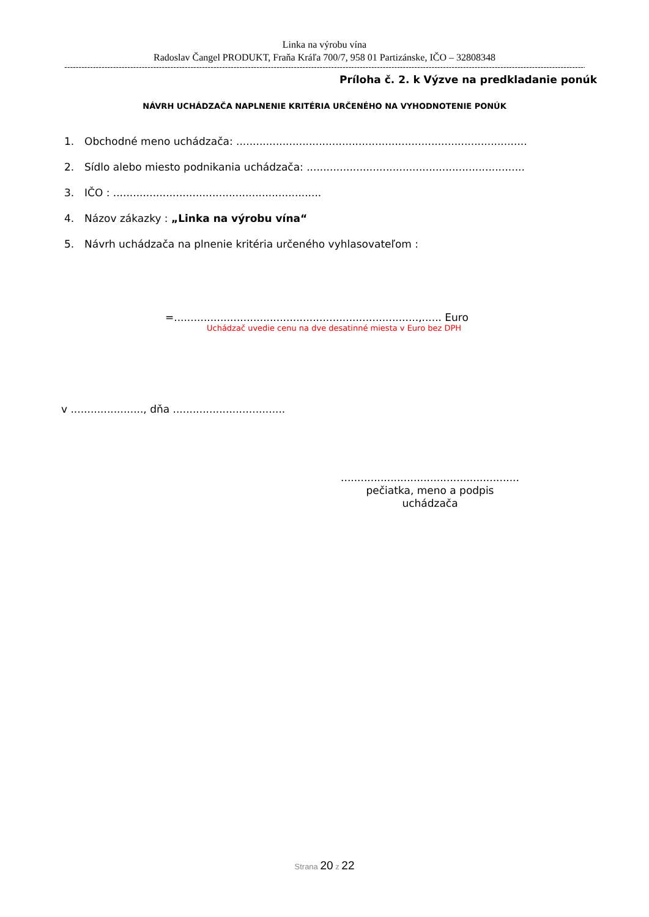Linka na výrobu vína
Radoslav Čangel PRODUKT, Fraňa Kráľa 700/7, 958 01 Partizánske, IČO – 32808348
------------------------------------------------------------------------------------------------------------------------------------------------------------------------------------------------
Príloha č. 2. k Výzve na predkladanie ponúk
NÁVRH UCHÁDZAČA NAPLNENIE KRITÉRIA URČENÉHO NA VYHODNOTENIE PONÚK
1. Obchodné meno uchádzača: ........................................................................................
2. Sídlo alebo miesto podnikania uchádzača: ..................................................................
3. IČO : ...............................................................
4. Názov zákazky : „Linka na výrobu vína“
5. Návrh uchádzača na plnenie kritéria určeného vyhlasovateľom :
=..........................................................................,...... Euro
Uchádzač uvedie cenu na dve desatinné miesta v Euro bez DPH
v ......................, dňa ..................................
......................................................
pečiatka, meno a podpis
uchádzača
Strana 20 z 22